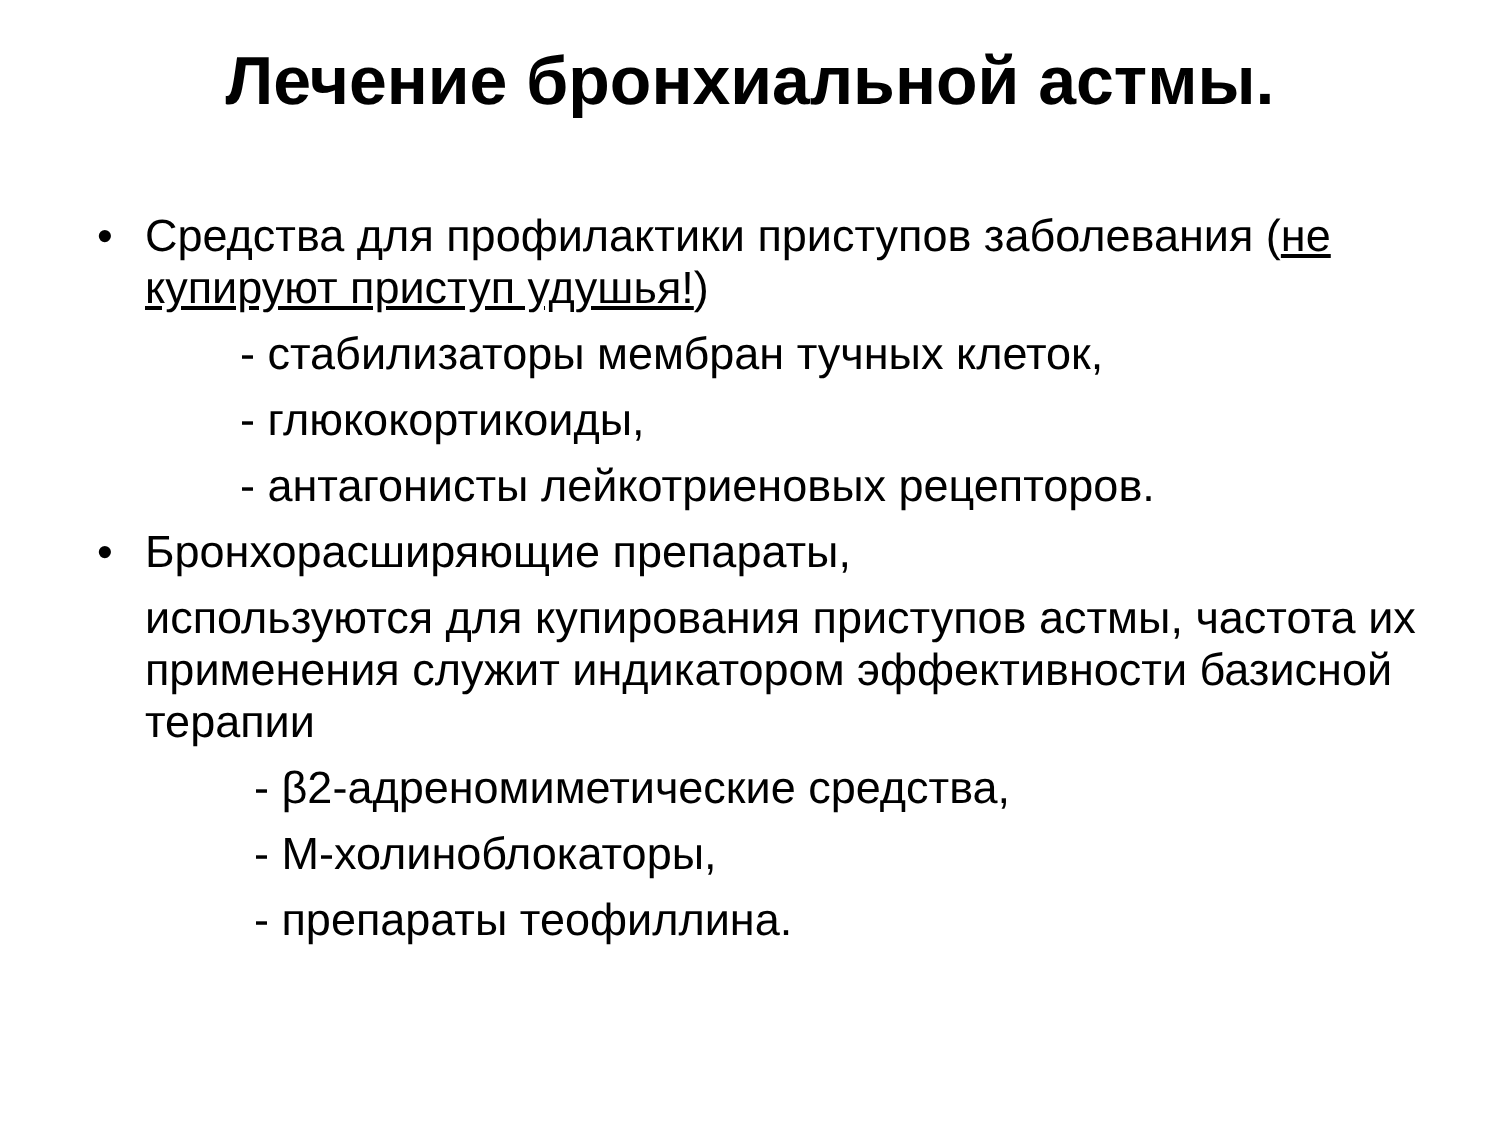Лечение бронхиальной астмы.
• Средства для профилактики приступов заболевания (не купируют приступ удушья!)
- стабилизаторы мембран тучных клеток,
- глюкокортикоиды,
- антагонисты лейкотриеновых рецепторов.
• Бронхорасширяющие препараты,
используются для купирования приступов астмы, частота их применения служит индикатором эффективности базисной терапии
- β2-адреномиметические средства,
- М-холиноблокаторы,
- препараты теофиллина.